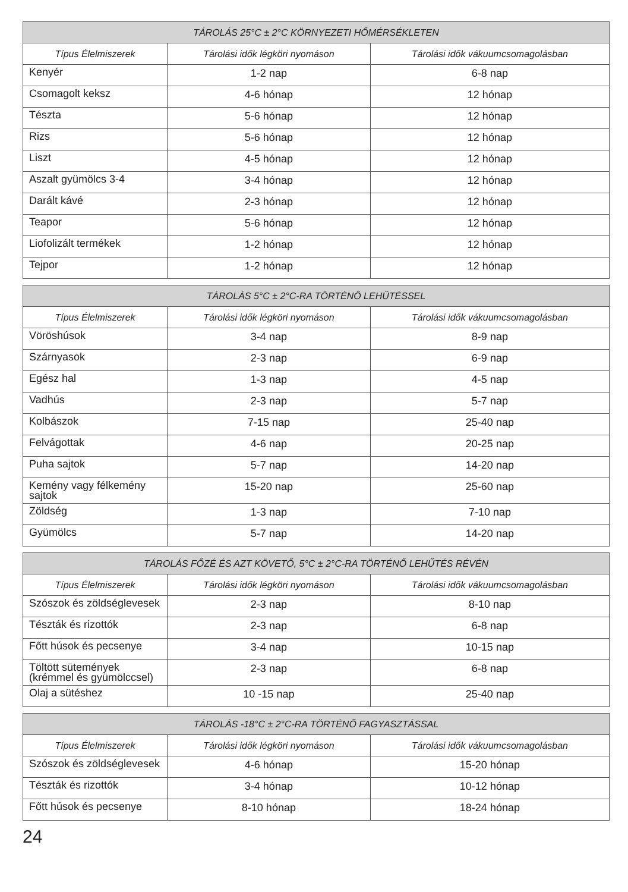| TÁROLÁS 25°C ± 2°C KÖRNYEZETI HŐMÉRSÉKLETEN | | |
| --- | --- | --- |
| Típus Élelmiszerek | Tárolási idők légköri nyomáson | Tárolási idők vákuumcsomagolásban |
| Kenyér | 1-2 nap | 6-8 nap |
| Csomagolt keksz | 4-6 hónap | 12 hónap |
| Tészta | 5-6 hónap | 12 hónap |
| Rizs | 5-6 hónap | 12 hónap |
| Liszt | 4-5 hónap | 12 hónap |
| Aszalt gyümölcs 3-4 | 3-4 hónap | 12 hónap |
| Darált kávé | 2-3 hónap | 12 hónap |
| Teapor | 5-6 hónap | 12 hónap |
| Liofolizált termékek | 1-2 hónap | 12 hónap |
| Tejpor | 1-2 hónap | 12 hónap |
| TÁROLÁS 5°C ± 2°C-RA TÖRTÉNŐ LEHŰTÉSSEL | | |
| --- | --- | --- |
| Típus Élelmiszerek | Tárolási idők légköri nyomáson | Tárolási idők vákuumcsomagolásban |
| Vöröshúsok | 3-4 nap | 8-9 nap |
| Szárnyasok | 2-3 nap | 6-9 nap |
| Egész hal | 1-3 nap | 4-5 nap |
| Vadhús | 2-3 nap | 5-7 nap |
| Kolbászok | 7-15 nap | 25-40 nap |
| Felvágottak | 4-6 nap | 20-25 nap |
| Puha sajtok | 5-7 nap | 14-20 nap |
| Kemény vagy félkemény sajtok | 15-20 nap | 25-60 nap |
| Zöldség | 1-3 nap | 7-10 nap |
| Gyümölcs | 5-7 nap | 14-20 nap |
| TÁROLÁS FŐZÉ ÉS AZT KÖVETŐ, 5°C ± 2°C-RA TÖRTÉNŐ LEHŰTÉS RÉVÉN | | |
| --- | --- | --- |
| Típus Élelmiszerek | Tárolási idők légköri nyomáson | Tárolási idők vákuumcsomagolásban |
| Szószok és zöldséglevesek | 2-3 nap | 8-10 nap |
| Tészták és rizottók | 2-3 nap | 6-8 nap |
| Főtt húsok és pecsenye | 3-4 nap | 10-15 nap |
| Töltött sütemények (krémmel és gyümölccsel) | 2-3 nap | 6-8 nap |
| Olaj a sütéshez | 10 -15 nap | 25-40 nap |
| TÁROLÁS -18°C ± 2°C-RA TÖRTÉNŐ FAGYASZTÁSSAL | | |
| --- | --- | --- |
| Típus Élelmiszerek | Tárolási idők légköri nyomáson | Tárolási idők vákuumcsomagolásban |
| Szószok és zöldséglevesek | 4-6 hónap | 15-20 hónap |
| Tészták és rizottók | 3-4 hónap | 10-12 hónap |
| Főtt húsok és pecsenye | 8-10 hónap | 18-24 hónap |
24